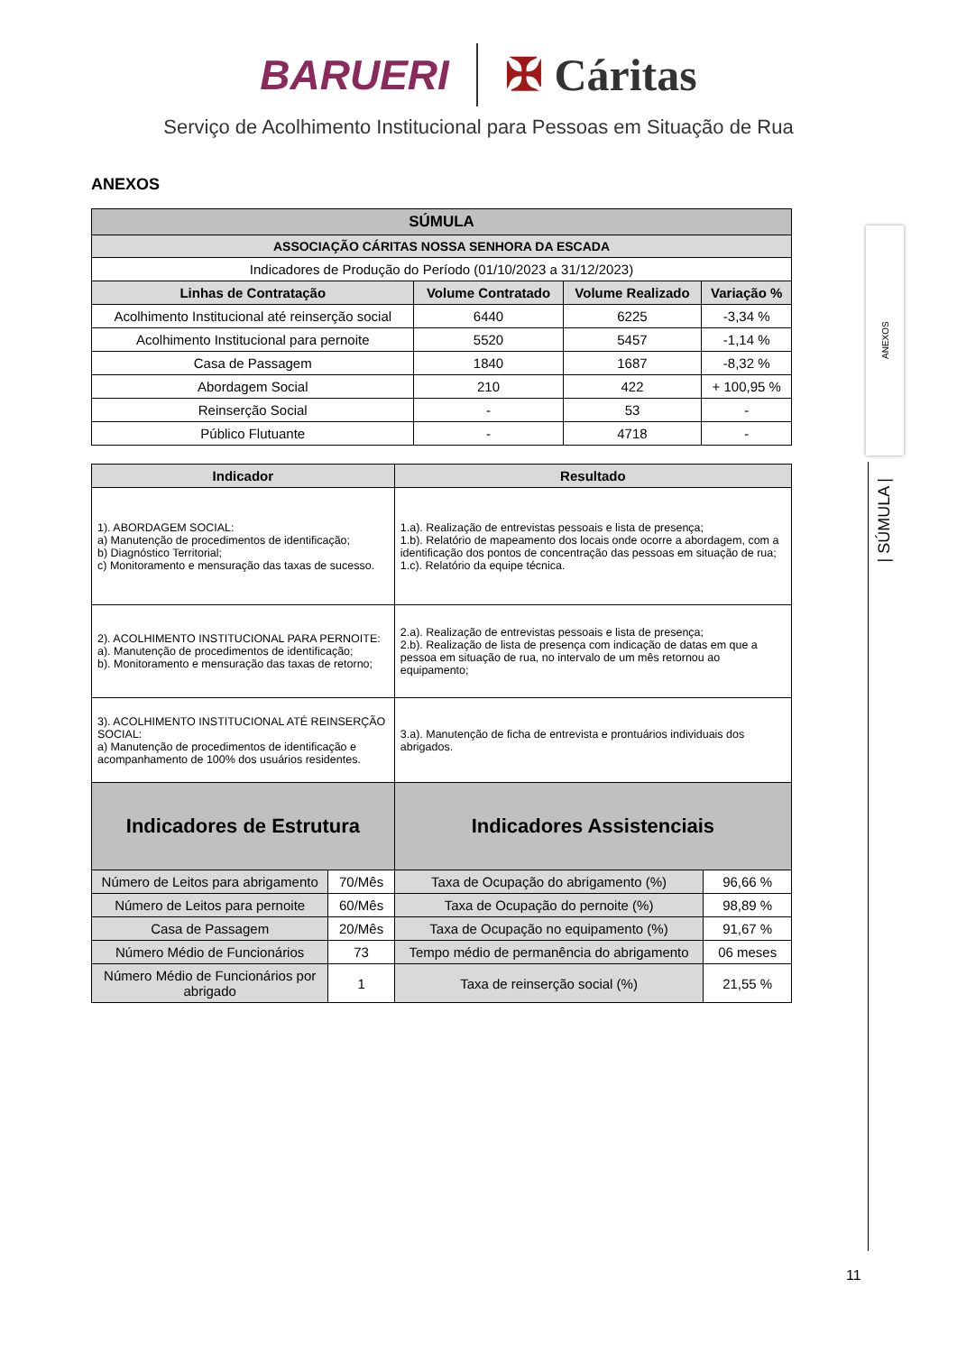BARUERI ✠ Cáritas
Serviço de Acolhimento Institucional para Pessoas em Situação de Rua
ANEXOS
| SÚMULA | | | |
| --- | --- | --- | --- |
| ASSOCIAÇÃO CÁRITAS NOSSA SENHORA DA ESCADA | | | |
| Indicadores de Produção do Período (01/10/2023 a 31/12/2023) | | | |
| Linhas de Contratação | Volume Contratado | Volume Realizado | Variação % |
| Acolhimento Institucional até reinserção social | 6440 | 6225 | -3,34 % |
| Acolhimento Institucional para pernoite | 5520 | 5457 | -1,14 % |
| Casa de Passagem | 1840 | 1687 | -8,32 % |
| Abordagem Social | 210 | 422 | + 100,95 % |
| Reinserção Social | - | 53 | - |
| Público Flutuante | - | 4718 | - |
| Indicador | | Resultado | |
| --- | --- | --- | --- |
| 1). ABORDAGEM SOCIAL: a) Manutenção de procedimentos de identificação; b) Diagnóstico Territorial; c) Monitoramento e mensuração das taxas de sucesso. | | 1.a). Realização de entrevistas pessoais e lista de presença; 1.b). Relatório de mapeamento dos locais onde ocorre a abordagem, com a identificação dos pontos de concentração das pessoas em situação de rua; 1.c). Relatório da equipe técnica. | |
| 2). ACOLHIMENTO INSTITUCIONAL PARA PERNOITE: a). Manutenção de procedimentos de identificação; b). Monitoramento e mensuração das taxas de retorno; | | 2.a). Realização de entrevistas pessoais e lista de presença; 2.b). Realização de lista de presença com indicação de datas em que a pessoa em situação de rua, no intervalo de um mês retornou ao equipamento; | |
| 3). ACOLHIMENTO INSTITUCIONAL ATÉ REINSERÇÃO SOCIAL: a) Manutenção de procedimentos de identificação e acompanhamento de 100% dos usuários residentes. | | 3.a). Manutenção de ficha de entrevista e prontuários individuais dos abrigados. | |
| Indicadores de Estrutura | | Indicadores Assistenciais | |
| Número de Leitos para abrigamento | 70/Mês | Taxa de Ocupação do abrigamento (%) | 96,66 % |
| Número de Leitos para pernoite | 60/Mês | Taxa de Ocupação do pernoite (%) | 98,89 % |
| Casa de Passagem | 20/Mês | Taxa de Ocupação no equipamento (%) | 91,67 % |
| Número Médio de Funcionários | 73 | Tempo médio de permanência do abrigamento | 06 meses |
| Número Médio de Funcionários por abrigado | 1 | Taxa de reinserção social (%) | 21,55 % |
ANEXOS
| SÚMULA |
11